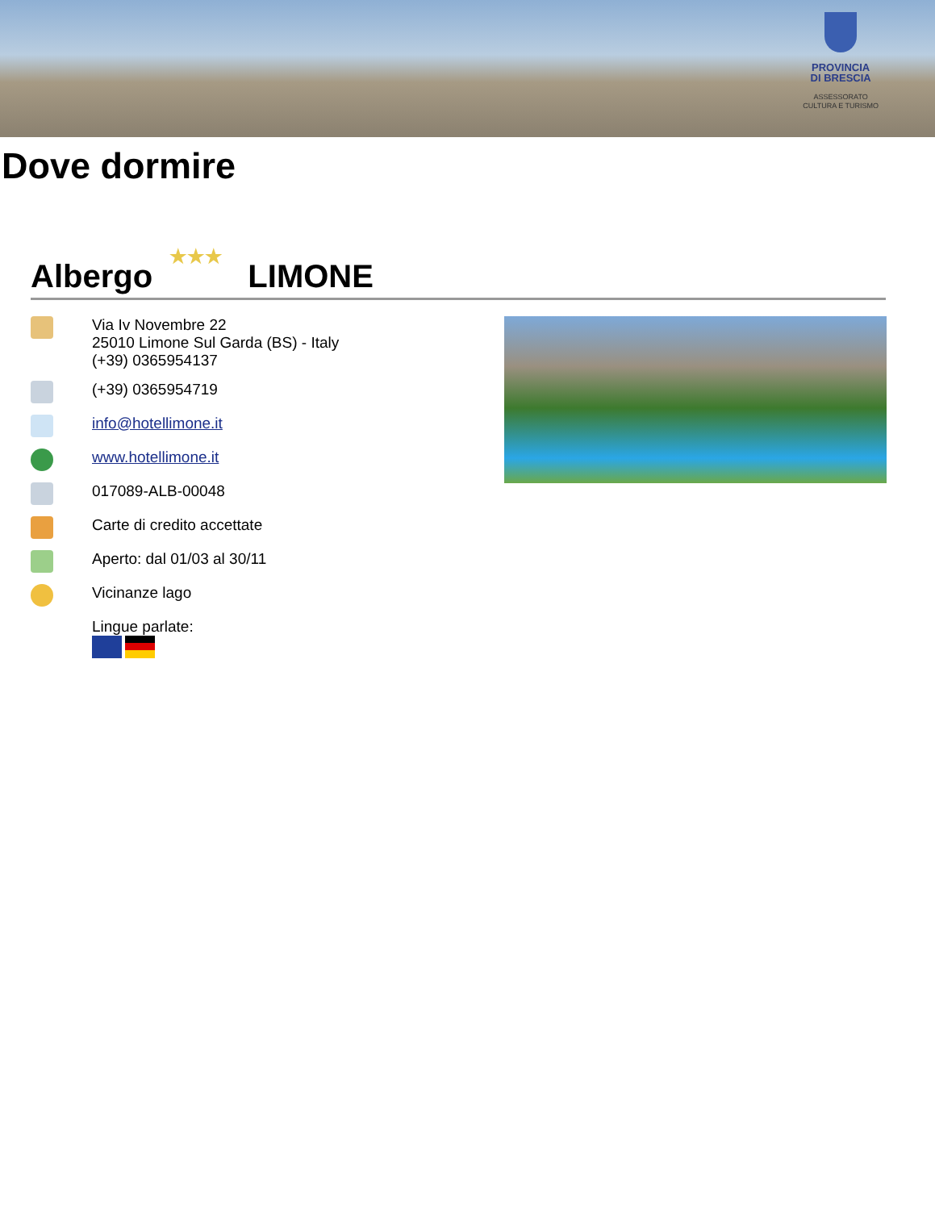PROVINCIA
DI BRESCIA
ASSESSORATO
CULTURA E TURISMO
Dove dormire
Albergo ★★★ LIMONE
Via Iv Novembre 22
25010 Limone Sul Garda (BS) - Italy
(+39) 0365954137
(+39) 0365954719
info@hotellimone.it
www.hotellimone.it
017089-ALB-00048
Carte di credito accettate
Aperto: dal 01/03 al 30/11
Vicinanze lago
Lingue parlate: